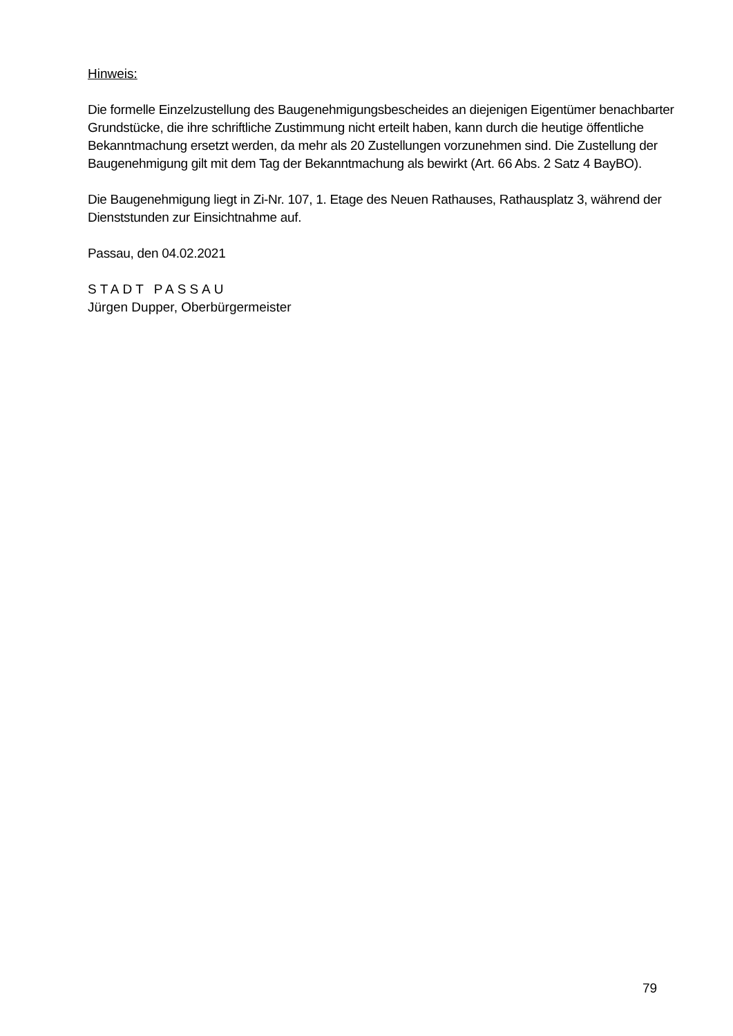Hinweis:
Die formelle Einzelzustellung des Baugenehmigungsbescheides an diejenigen Eigentümer benachbarter Grundstücke, die ihre schriftliche Zustimmung nicht erteilt haben, kann durch die heutige öffentliche Bekanntmachung ersetzt werden, da mehr als 20 Zustellungen vorzunehmen sind. Die Zustellung der Baugenehmigung gilt mit dem Tag der Bekanntmachung als bewirkt (Art. 66 Abs. 2 Satz 4 BayBO).
Die Baugenehmigung liegt in Zi-Nr. 107, 1. Etage des Neuen Rathauses, Rathausplatz 3, während der Dienststunden zur Einsichtnahme auf.
Passau, den 04.02.2021
STADT PASSAU
Jürgen Dupper, Oberbürgermeister
79